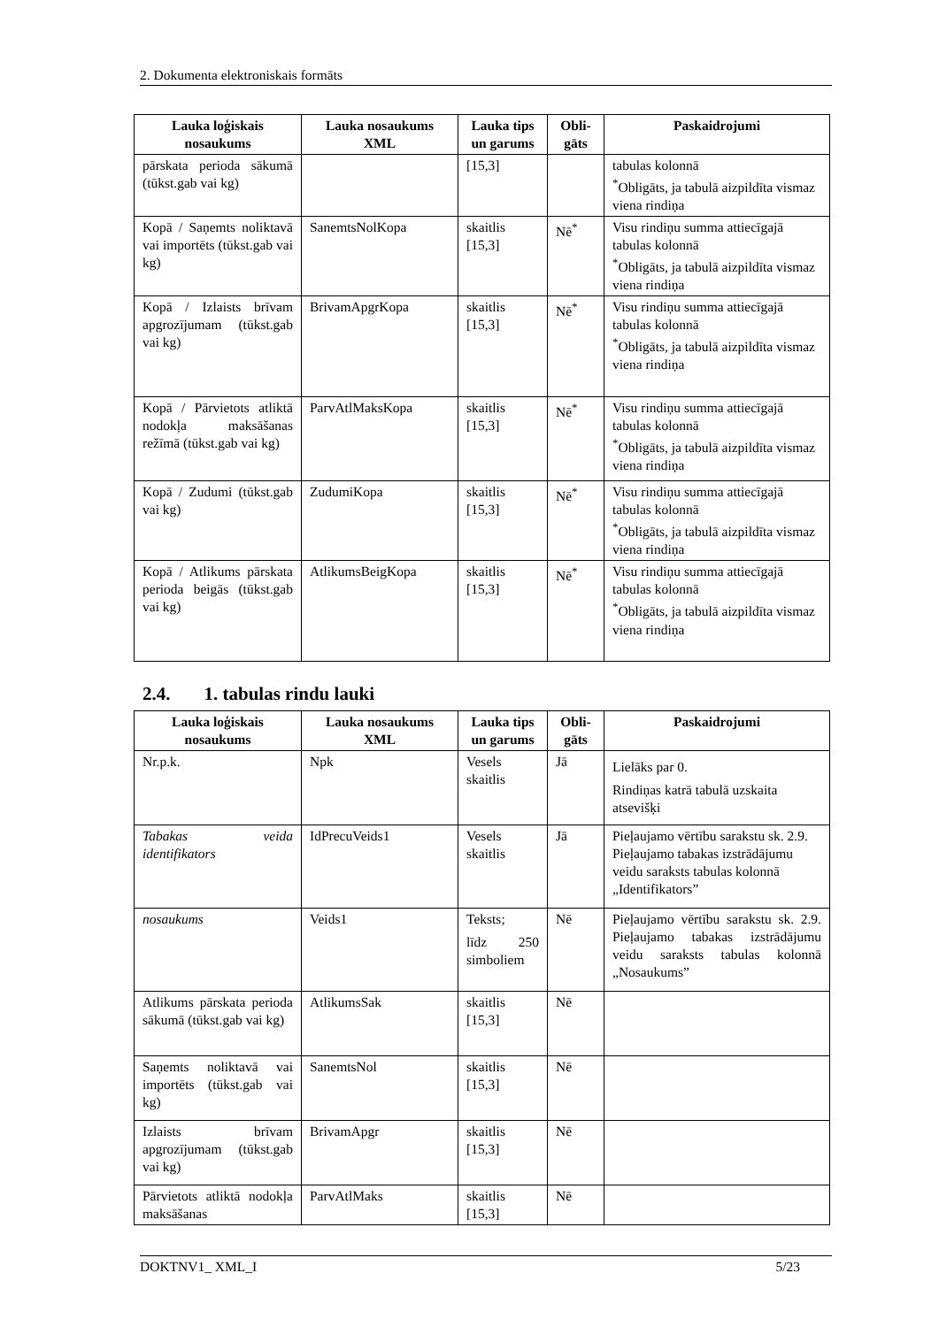2. Dokumenta elektroniskais formāts
| Lauka loģiskais nosaukums | Lauka nosaukums XML | Lauka tips un garums | Obli-gāts | Paskaidrojumi |
| --- | --- | --- | --- | --- |
| pārskata perioda sākumā (tūkst.gab vai kg) | | [15,3] | | tabulas kolonnā <sup>*</sup> Obligāts, ja tabulā aizpildīta vismaz viena rindiņa |
| Kopā / Saņemts noliktavā vai importēts (tūkst.gab vai kg) | SanemtsNolKopa | skaitlis [15,3] | Nē<sup>*</sup> | Visu rindiņu summa attiecīgajā tabulas kolonnā <sup>*</sup> Obligāts, ja tabulā aizpildīta vismaz viena rindiņa |
| Kopā / Izlaists brīvam apgrozījumam (tūkst.gab vai kg) | BrivamApgrKopa | skaitlis [15,3] | Nē<sup>*</sup> | Visu rindiņu summa attiecīgajā tabulas kolonnā <sup>*</sup> Obligāts, ja tabulā aizpildīta vismaz viena rindiņa |
| Kopā / Pārvietots atliktā nodokļa maksāšanas režīmā (tūkst.gab vai kg) | ParvAtlMaksKopa | skaitlis [15,3] | Nē<sup>*</sup> | Visu rindiņu summa attiecīgajā tabulas kolonnā <sup>*</sup> Obligāts, ja tabulā aizpildīta vismaz viena rindiņa |
| Kopā / Zudumi (tūkst.gab vai kg) | ZudumiKopa | skaitlis [15,3] | Nē<sup>*</sup> | Visu rindiņu summa attiecīgajā tabulas kolonnā <sup>*</sup> Obligāts, ja tabulā aizpildīta vismaz viena rindiņa |
| Kopā / Atlikums pārskata perioda beigās (tūkst.gab vai kg) | AtlikumsBeigKopa | skaitlis [15,3] | Nē<sup>*</sup> | Visu rindiņu summa attiecīgajā tabulas kolonnā <sup>*</sup> Obligāts, ja tabulā aizpildīta vismaz viena rindiņa |
2.4. 1. tabulas rindu lauki
| Lauka loģiskais nosaukums | Lauka nosaukums XML | Lauka tips un garums | Obli-gāts | Paskaidrojumi |
| --- | --- | --- | --- | --- |
| Nr.p.k. | Npk | Vesels skaitlis | Jā | Lielāks par 0. Rindiņas katrā tabulā uzskaita atsevišķi |
| Tabakas veida identifikators | IdPrecuVeids1 | Vesels skaitlis | Jā | Pieļaujamo vērtību sarakstu sk. 2.9. Pieļaujamo tabakas izstrādājumu veidu saraksts tabulas kolonnā „Identifikators” |
| nosaukums | Veids1 | Teksts; līdz 250 simboliem | Nē | Pieļaujamo vērtību sarakstu sk. 2.9. Pieļaujamo tabakas izstrādājumu veidu saraksts tabulas kolonnā „Nosaukums” |
| Atlikums pārskata perioda sākumā (tūkst.gab vai kg) | AtlikumsSak | skaitlis [15,3] | Nē | |
| Saņemts noliktavā vai importēts (tūkst.gab vai kg) | SanemtsNol | skaitlis [15,3] | Nē | |
| Izlaists brīvam apgrozījumam (tūkst.gab vai kg) | BrivamApgr | skaitlis [15,3] | Nē | |
| Pārvietots atliktā nodokļa maksāšanas | ParvAtlMaks | skaitlis [15,3] | Nē | |
DOKTNV1_ XML_I 5/23